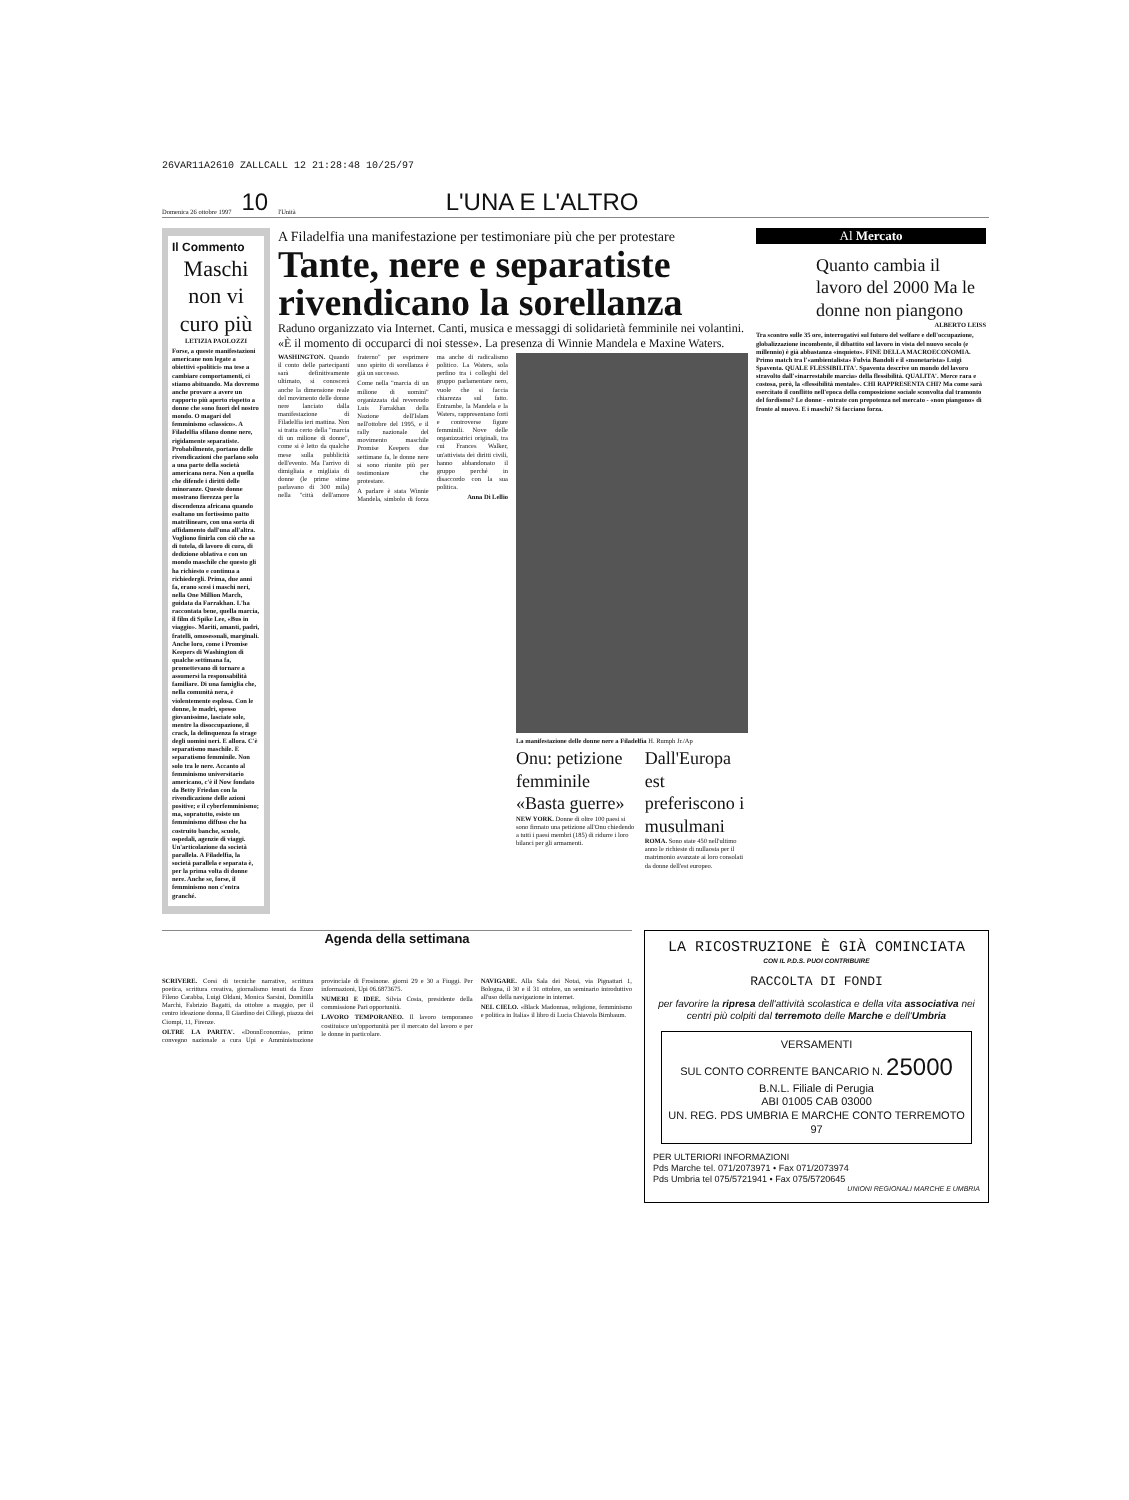26VAR11A2610 ZALLCALL 12 21:28:48 10/25/97
Domenica 26 ottobre 1997 10 l'Unità L'UNA E L'ALTRO
Il Commento
Maschi non vi curo più
LETIZIA PAOLOZZI
Forse, a queste manifestazioni americane non legate a obiettivi «politici» ma tese a cambiare comportamenti, ci stiamo abituando. Ma dovremo anche provare a avere un rapporto più aperto rispetto a donne che sono fuori del nostro mondo. O magari del femminismo «classico». A Filadelfia sfilano donne nere, rigidamente separatiste. Probabilmente, portano delle rivendicazioni che parlano solo a una parte della società americana nera. Non a quella che difende i diritti delle minoranze. Queste donne mostrano fierezza per la discendenza africana quando esaltano un fortissimo patto matrilineare, con una sorta di affidamento dall'una all'altra. Vogliono finirla con ciò che sa di tutela, di lavoro di cura, di dedizione oblativa e con un mondo maschile che questo gli ha richiesto e continua a richiedergli. Prima, due anni fa, erano scesi i maschi neri, nella One Million March, guidata da Farrakhan. L'ha raccontata bene, quella marcia, il film di Spike Lee, «Bus in viaggio». Mariti, amanti, padri, fratelli, omosessuali, marginali. Anche loro, come i Promise Keepers di Washington di qualche settimana fa, promettevano di tornare a assumersi la responsabilità familiare. Di una famiglia che, nella comunità nera, è violentemente esplosa. Con le donne, le madri, spesso giovanissime, lasciate sole, mentre la disoccupazione, il crack, la delinquenza fa strage degli uomini neri. E allora. C'è separatismo maschile. E separatismo femminile. Non solo tra le nere. Accanto al femminismo universitario americano, c'è il Now fondato da Betty Friedan con la rivendicazione delle azioni positive; e il cyberfemminismo; ma, sopratutto, esiste un femminismo diffuso che ha costruito banche, scuole, ospedali, agenzie di viaggi. Un'articolazione da società parallela. A Filadelfia, la società parallela e separata è, per la prima volta di donne nere. Anche se, forse, il femminismo non c'entra granché.
A Filadelfia una manifestazione per testimoniare più che per protestare
Tante, nere e separatiste rivendicano la sorellanza
Raduno organizzato via Internet. Canti, musica e messaggi di solidarietà femminile nei volantini. «È il momento di occuparci di noi stesse». La presenza di Winnie Mandela e Maxine Waters.
WASHINGTON. Quando il conto delle partecipanti sarà definitivamente ultimato, si conoscerà anche la dimensione reale del movimento delle donne nere lanciato dalla manifestazione di Filadelfia ieri mattina. Non si tratta certo della "marcia di un milione di donne", come si è letto da qualche mese sulla pubblicità dell'evento. Ma l'arrivo di dimigliaia e migliaia di donne (le prime stime parlavano di 300 mila) nella "città dell'amore fraterno" per esprimere uno spirito di sorellanza è già un successo.
Come nella "marcia di un milione di uomini" organizzata dal reverendo Luis Farrakhan della Nazione dell'Islam nell'ottobre del 1995, e il rally nazionale del movimento maschile Promise Keepers due settimane fa, le donne nere si sono riunite più per testimoniare che protestare.
A parlare è stata Winnie Mandela, simbolo di forza ma anche di radicalismo politico. La Waters, sola perfino tra i colleghi del gruppo parlamentare nero, vuole che si faccia chiarezza sul fatto. Entrambe, la Mandela e la Waters, rappresentano forti e controverse figure femminili. Nove delle organizzatrici originali, tra cui Frances Walker, un'attivista dei diritti civili, hanno abbandonato il gruppo perché in disaccordo con la sua politica.
Anna Di Lellio
La manifestazione delle donne nere a Filadelfia H. Rumph Jr./Ap
Onu: petizione femminile «Basta guerre»
NEW YORK. Donne di oltre 100 paesi si sono firmato una petizione all'Onu chiedendo a tutti i paesi membri (185) di ridurre i loro bilanci per gli armamenti.
Dall'Europa est preferiscono i musulmani
ROMA. Sono state 450 nell'ultimo anno le richieste di nullaosta per il matrimonio avanzate ai loro consolati da donne dell'est europeo.
Al Mercato
Quanto cambia il lavoro del 2000 Ma le donne non piangono
ALBERTO LEISS
Tra scontro sulle 35 ore, interrogativi sul futuro del welfare e dell'occupazione, globalizzazione incombente, il dibattito sul lavoro in vista del nuovo secolo (e millennio) è già abbastanza «inquieto». FINE DELLA MACROECONOMIA. Primo match tra l'«ambientalista» Fulvia Bandoli e il «monetarista» Luigi Spaventa. QUALE FLESSIBILITA'. Spaventa descrive un mondo del lavoro stravolto dall'«inarrestabile marcia» della flessibilità. QUALITA'. Merce rara e costosa, però, la «flessibilità mentale». CHI RAPPRESENTA CHI? Ma come sarà esercitato il conflitto nell'epoca della composizione sociale sconvolta dal tramonto del fordismo? Le donne - entrate con prepotenza nel mercato - «non piangono» di fronte al nuovo. E i maschi? Si facciano forza.
Agenda della settimana
SCRIVERE. Corsi di tecniche narrative, scrittura poetica, scrittura creativa, giornalismo tenuti da Enzo Fileno Carabba, Luigi Oldani, Monica Sarsini, Domitilla Marchi, Fabrizio Bagatti, da ottobre a maggio, per il centro ideazione donna, Il Giardino dei Ciliegi, piazza dei Ciompi, 11, Firenze.
OLTRE LA PARITA'. «DonnEconomia», primo convegno nazionale a cura Upi e Amministrazione provinciale di Frosinone. giorni 29 e 30 a Fiuggi. Per informazioni, Upi 06.6873675.
NUMERI E IDEE. Silvia Costa, presidente della commissione Pari opportunità.
LAVORO TEMPORANEO. Il lavoro temporaneo costituisce un'opportunità per il mercato del lavoro e per le donne in particolare.
NAVIGARE. Alla Sala dei Notai, via Pignattari 1, Bologna, il 30 e il 31 ottobre, un seminario introduttivo all'uso della navigazione in internet.
NEL CIELO. «Black Madonnas, religione, femminismo e politica in Italia» il libro di Lucia Chiavola Birnbaum.
LA RICOSTRUZIONE È GIÀ COMINCIATA
CON IL P.D.S. PUOI CONTRIBUIRE
RACCOLTA DI FONDI
per favorire la ripresa dell'attività scolastica e della vita associativa nei centri più colpiti dal terremoto delle Marche e dell'Umbria
VERSAMENTI
SUL CONTO CORRENTE BANCARIO N. 25000
B.N.L. Filiale di Perugia
ABI 01005 CAB 03000
UN. REG. PDS UMBRIA E MARCHE CONTO TERREMOTO 97
PER ULTERIORI INFORMAZIONI
Pds Marche tel. 071/2073971 • Fax 071/2073974
Pds Umbria tel 075/5721941 • Fax 075/5720645
UNIONI REGIONALI MARCHE E UMBRIA